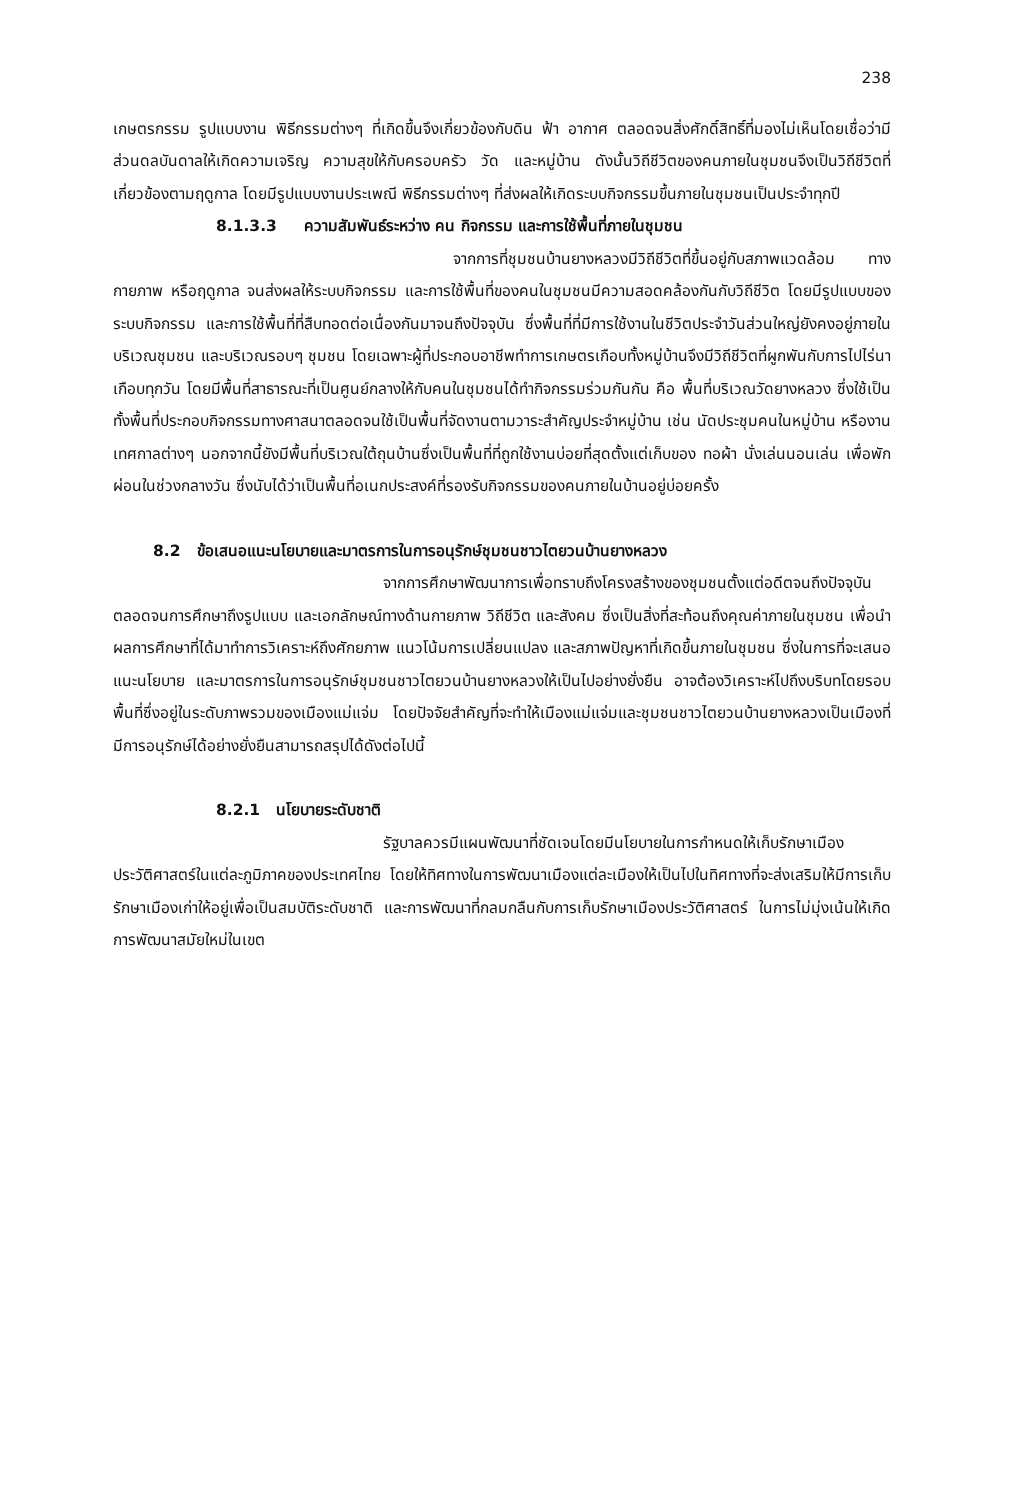238
เกษตรกรรม รูปแบบงาน พิธีกรรมต่างๆ ที่เกิดขึ้นจึงเกี่ยวข้องกับดิน ฟ้า อากาศ ตลอดจนสิ่งศักดิ์สิทธิ์ที่มองไม่เห็นโดยเชื่อว่ามีส่วนดลบันดาลให้เกิดความเจริญ ความสุขให้กับครอบครัว วัด และหมู่บ้าน ดังนั้นวิถีชีวิตของคนภายในชุมชนจึงเป็นวิถีชีวิตที่เกี่ยวข้องตามฤดูกาล โดยมีรูปแบบงานประเพณี พิธีกรรมต่างๆ ที่ส่งผลให้เกิดระบบกิจกรรมขึ้นภายในชุมชนเป็นประจำทุกปี
8.1.3.3 ความสัมพันธ์ระหว่าง คน กิจกรรม และการใช้พื้นที่ภายในชุมชน
จากการที่ชุมชนบ้านยางหลวงมีวิถีชีวิตที่ขึ้นอยู่กับสภาพแวดล้อม ทางกายภาพ หรือฤดูกาล จนส่งผลให้ระบบกิจกรรม และการใช้พื้นที่ของคนในชุมชนมีความสอดคล้องกันกับวิถีชีวิต โดยมีรูปแบบของระบบกิจกรรม และการใช้พื้นที่ที่สืบทอดต่อเนื่องกันมาจนถึงปัจจุบัน ซึ่งพื้นที่ที่มีการใช้งานในชีวิตประจำวันส่วนใหญ่ยังคงอยู่ภายในบริเวณชุมชน และบริเวณรอบๆ ชุมชน โดยเฉพาะผู้ที่ประกอบอาชีพทำการเกษตรเกือบทั้งหมู่บ้านจึงมีวิถีชีวิตที่ผูกพันกับการไปไร่นาเกือบทุกวัน โดยมีพื้นที่สาธารณะที่เป็นศูนย์กลางให้กับคนในชุมชนได้ทำกิจกรรมร่วมกันกัน คือ พื้นที่บริเวณวัดยางหลวง ซึ่งใช้เป็นทั้งพื้นที่ประกอบกิจกรรมทางศาสนาตลอดจนใช้เป็นพื้นที่จัดงานตามวาระสำคัญประจำหมู่บ้าน เช่น นัดประชุมคนในหมู่บ้าน หรืองานเทศกาลต่างๆ นอกจากนี้ยังมีพื้นที่บริเวณใต้ถุนบ้านซึ่งเป็นพื้นที่ที่ถูกใช้งานบ่อยที่สุดตั้งแต่เก็บของ ทอผ้า นั่งเล่นนอนเล่น เพื่อพักผ่อนในช่วงกลางวัน ซึ่งนับได้ว่าเป็นพื้นที่อเนกประสงค์ที่รองรับกิจกรรมของคนภายในบ้านอยู่บ่อยครั้ง
8.2 ข้อเสนอแนะนโยบายและมาตรการในการอนุรักษ์ชุมชนชาวไตยวนบ้านยางหลวง
จากการศึกษาพัฒนาการเพื่อทราบถึงโครงสร้างของชุมชนตั้งแต่อดีตจนถึงปัจจุบัน ตลอดจนการศึกษาถึงรูปแบบ และเอกลักษณ์ทางด้านกายภาพ วิถีชีวิต และสังคม ซึ่งเป็นสิ่งที่สะท้อนถึงคุณค่าภายในชุมชน เพื่อนำผลการศึกษาที่ได้มาทำการวิเคราะห์ถึงศักยภาพ แนวโน้มการเปลี่ยนแปลง และสภาพปัญหาที่เกิดขึ้นภายในชุมชน ซึ่งในการที่จะเสนอแนะนโยบาย และมาตรการในการอนุรักษ์ชุมชนชาวไตยวนบ้านยางหลวงให้เป็นไปอย่างยั่งยืน อาจต้องวิเคราะห์ไปถึงบริบทโดยรอบพื้นที่ซึ่งอยู่ในระดับภาพรวมของเมืองแม่แจ่ม โดยปัจจัยสำคัญที่จะทำให้เมืองแม่แจ่มและชุมชนชาวไตยวนบ้านยางหลวงเป็นเมืองที่มีการอนุรักษ์ได้อย่างยั่งยืนสามารถสรุปได้ดังต่อไปนี้
8.2.1 นโยบายระดับชาติ
รัฐบาลควรมีแผนพัฒนาที่ชัดเจนโดยมีนโยบายในการกำหนดให้เก็บรักษาเมืองประวัติศาสตร์ในแต่ละภูมิภาคของประเทศไทย โดยให้ทิศทางในการพัฒนาเมืองแต่ละเมืองให้เป็นไปในทิศทางที่จะส่งเสริมให้มีการเก็บรักษาเมืองเก่าให้อยู่เพื่อเป็นสมบัติระดับชาติ และการพัฒนาที่กลมกลืนกับการเก็บรักษาเมืองประวัติศาสตร์ ในการไม่มุ่งเน้นให้เกิดการพัฒนาสมัยใหม่ในเขต